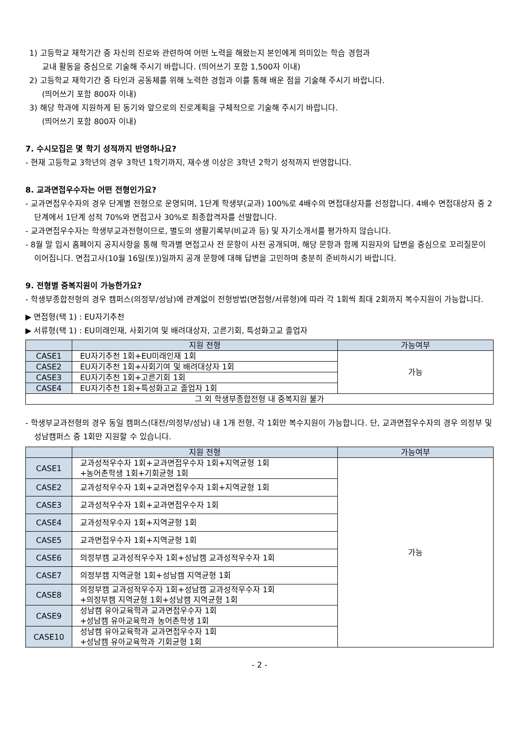1) 고등학교 재학기간 중 자신의 진로와 관련하여 어떤 노력을 해왔는지 본인에게 의미있는 학습 경험과
교내 활동을 중심으로 기술해 주시기 바랍니다. (띄어쓰기 포함 1,500자 이내)
2) 고등학교 재학기간 중 타인과 공동체를 위해 노력한 경험과 이를 통해 배운 점을 기술해 주시기 바랍니다.
(띄어쓰기 포함 800자 이내)
3) 해당 학과에 지원하게 된 동기와 앞으로의 진로계획을 구체적으로 기술해 주시기 바랍니다.
(띄어쓰기 포함 800자 이내)
7. 수시모집은 몇 학기 성적까지 반영하나요?
- 현재 고등학교 3학년의 경우 3학년 1학기까지, 재수생 이상은 3학년 2학기 성적까지 반영합니다.
8. 교과면접우수자는 어떤 전형인가요?
- 교과면접우수자의 경우 단계별 전형으로 운영되며, 1단계 학생부(교과) 100%로 4배수의 면접대상자를 선정합니다. 4배수 면접대상자 중 2단계에서 1단계 성적 70%와 면접고사 30%로 최종합격자를 선발합니다.
- 교과면접우수자는 학생부교과전형이므로, 별도의 생활기록부(비교과 등) 및 자기소개서를 평가하지 않습니다.
- 8월 말 입시 홈페이지 공지사항을 통해 학과별 면접고사 전 문항이 사전 공개되며, 해당 문항과 함께 지원자의 답변을 중심으로 꼬리질문이 이어집니다. 면접고사(10월 16일(토))일까지 공개 문항에 대해 답변을 고민하며 충분히 준비하시기 바랍니다.
9. 전형별 중복지원이 가능한가요?
- 학생부종합전형의 경우 캠퍼스(의정부/성남)에 관계없이 전형방법(면접형/서류형)에 따라 각 1회씩 최대 2회까지 복수지원이 가능합니다.
▶ 면접형(택 1) : EU자기추천
▶ 서류형(택 1) : EU미래인재, 사회기여 및 배려대상자, 고른기회, 특성화고교 졸업자
| | 지원 전형 | 가능여부 |
| --- | --- | --- |
| CASE1 | EU자기추천 1회+EU미래인재 1회 | 가능 |
| CASE2 | EU자기추천 1회+사회기여 및 배려대상자 1회 | |
| CASE3 | EU자기추천 1회+고른기회 1회 | |
| CASE4 | EU자기추천 1회+특성화고교 졸업자 1회 | |
| 그 외 학생부종합전형 내 중복지원 불가 | | |
- 학생부교과전형의 경우 동일 캠퍼스(대전/의정부/성남) 내 1개 전형, 각 1회만 복수지원이 가능합니다. 단, 교과면접우수자의 경우 의정부 및 성남캠퍼스 중 1회만 지원할 수 있습니다.
| | 지원 전형 | 가능여부 |
| --- | --- | --- |
| CASE1 | 교과성적우수자 1회+교과면접우수자 1회+지역균형 1회 +농어촌학생 1회+기회균형 1회 | 가능 |
| CASE2 | 교과성적우수자 1회+교과면접우수자 1회+지역균형 1회 | |
| CASE3 | 교과성적우수자 1회+교과면접우수자 1회 | |
| CASE4 | 교과성적우수자 1회+지역균형 1회 | |
| CASE5 | 교과면접우수자 1회+지역균형 1회 | |
| CASE6 | 의정부캠 교과성적우수자 1회+성남캠 교과성적우수자 1회 | |
| CASE7 | 의정부캠 지역균형 1회+성남캠 지역균형 1회 | |
| CASE8 | 의정부캠 교과성적우수자 1회+성남캠 교과성적우수자 1회 +의정부캠 지역균형 1회+성남캠 지역균형 1회 | |
| CASE9 | 성남캠 유아교육학과 교과면접우수자 1회 +성남캠 유아교육학과 농어촌학생 1회 | |
| CASE10 | 성남캠 유아교육학과 교과면접우수자 1회 +성남캠 유아교육학과 기회균형 1회 | |
- 2 -